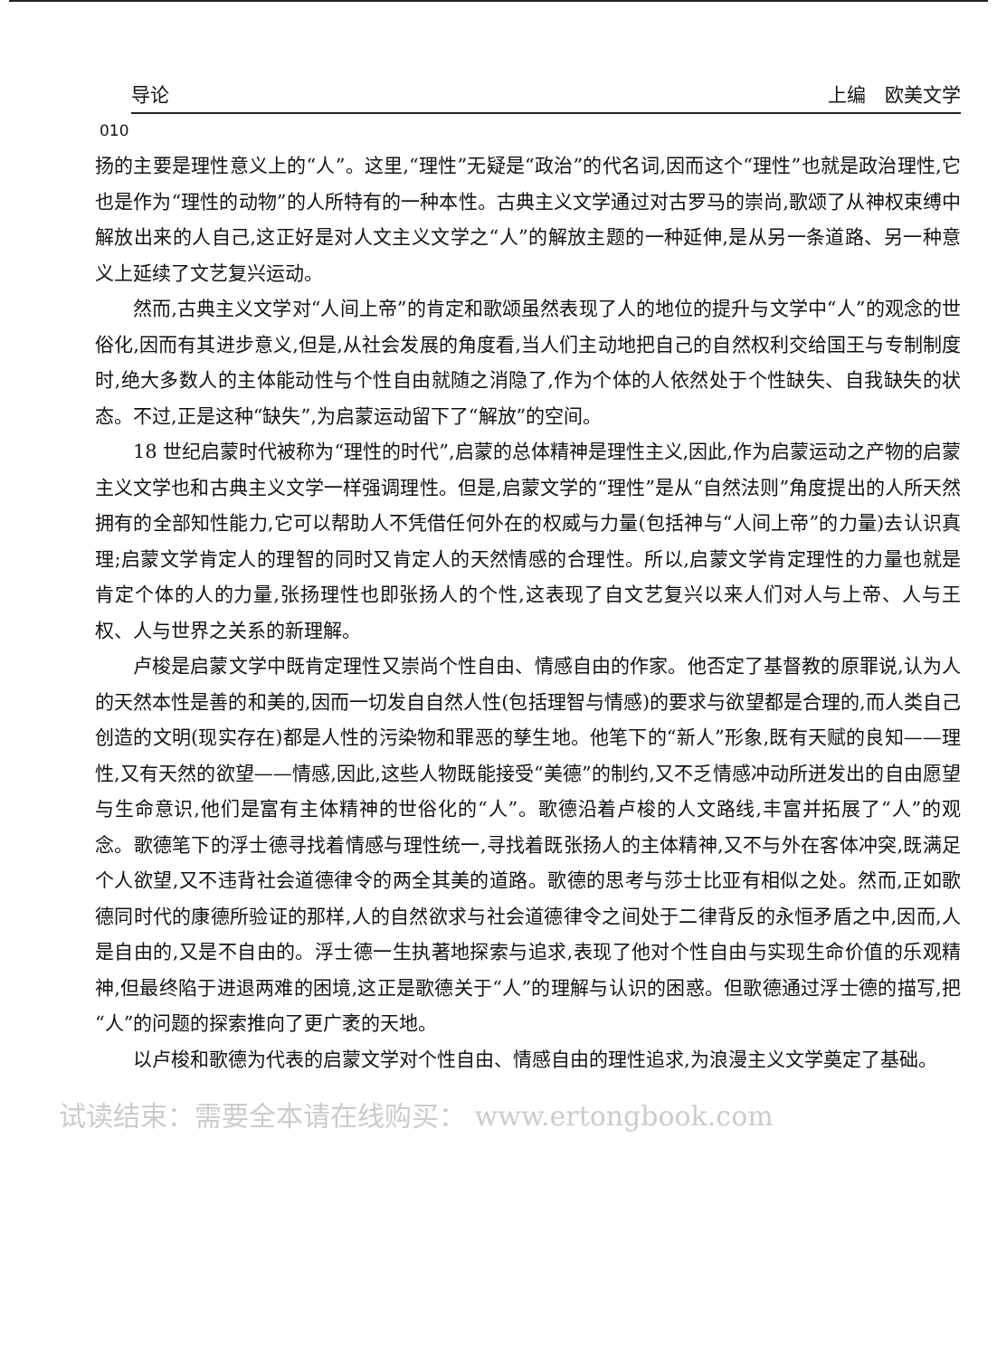导论 上编　欧美文学
010
扬的主要是理性意义上的“人”。这里,“理性”无疑是“政治”的代名词,因而这个“理性”也就是政治理性,它也是作为“理性的动物”的人所特有的一种本性。古典主义文学通过对古罗马的崇尚,歌颂了从神权束缚中解放出来的人自己,这正好是对人文主义文学之“人”的解放主题的一种延伸,是从另一条道路、另一种意义上延续了文艺复兴运动。
然而,古典主义文学对“人间上帝”的肯定和歌颂虽然表现了人的地位的提升与文学中“人”的观念的世俗化,因而有其进步意义,但是,从社会发展的角度看,当人们主动地把自己的自然权利交给国王与专制制度时,绝大多数人的主体能动性与个性自由就随之消隐了,作为个体的人依然处于个性缺失、自我缺失的状态。不过,正是这种“缺失”,为启蒙运动留下了“解放”的空间。
18 世纪启蒙时代被称为“理性的时代”,启蒙的总体精神是理性主义,因此,作为启蒙运动之产物的启蒙主义文学也和古典主义文学一样强调理性。但是,启蒙文学的“理性”是从“自然法则”角度提出的人所天然拥有的全部知性能力,它可以帮助人不凭借任何外在的权威与力量(包括神与“人间上帝”的力量)去认识真理;启蒙文学肯定人的理智的同时又肯定人的天然情感的合理性。所以,启蒙文学肯定理性的力量也就是肯定个体的人的力量,张扬理性也即张扬人的个性,这表现了自文艺复兴以来人们对人与上帝、人与王权、人与世界之关系的新理解。
卢梭是启蒙文学中既肯定理性又崇尚个性自由、情感自由的作家。他否定了基督教的原罪说,认为人的天然本性是善的和美的,因而一切发自自然人性(包括理智与情感)的要求与欲望都是合理的,而人类自己创造的文明(现实存在)都是人性的污染物和罪恶的孳生地。他笔下的“新人”形象,既有天赋的良知——理性,又有天然的欲望——情感,因此,这些人物既能接受“美德”的制约,又不乏情感冲动所迸发出的自由愿望与生命意识,他们是富有主体精神的世俗化的“人”。歌德沿着卢梭的人文路线,丰富并拓展了“人”的观念。歌德笔下的浮士德寻找着情感与理性统一,寻找着既张扬人的主体精神,又不与外在客体冲突,既满足个人欲望,又不违背社会道德律令的两全其美的道路。歌德的思考与莎士比亚有相似之处。然而,正如歌德同时代的康德所验证的那样,人的自然欲求与社会道德律令之间处于二律背反的永恒矛盾之中,因而,人是自由的,又是不自由的。浮士德一生执著地探索与追求,表现了他对个性自由与实现生命价值的乐观精神,但最终陷于进退两难的困境,这正是歌德关于“人”的理解与认识的困惑。但歌德通过浮士德的描写,把“人”的问题的探索推向了更广袤的天地。
以卢梭和歌德为代表的启蒙文学对个性自由、情感自由的理性追求,为浪漫主义文学奠定了基础。
试读结束：需要全本请在线购买： www.ertongbook.com